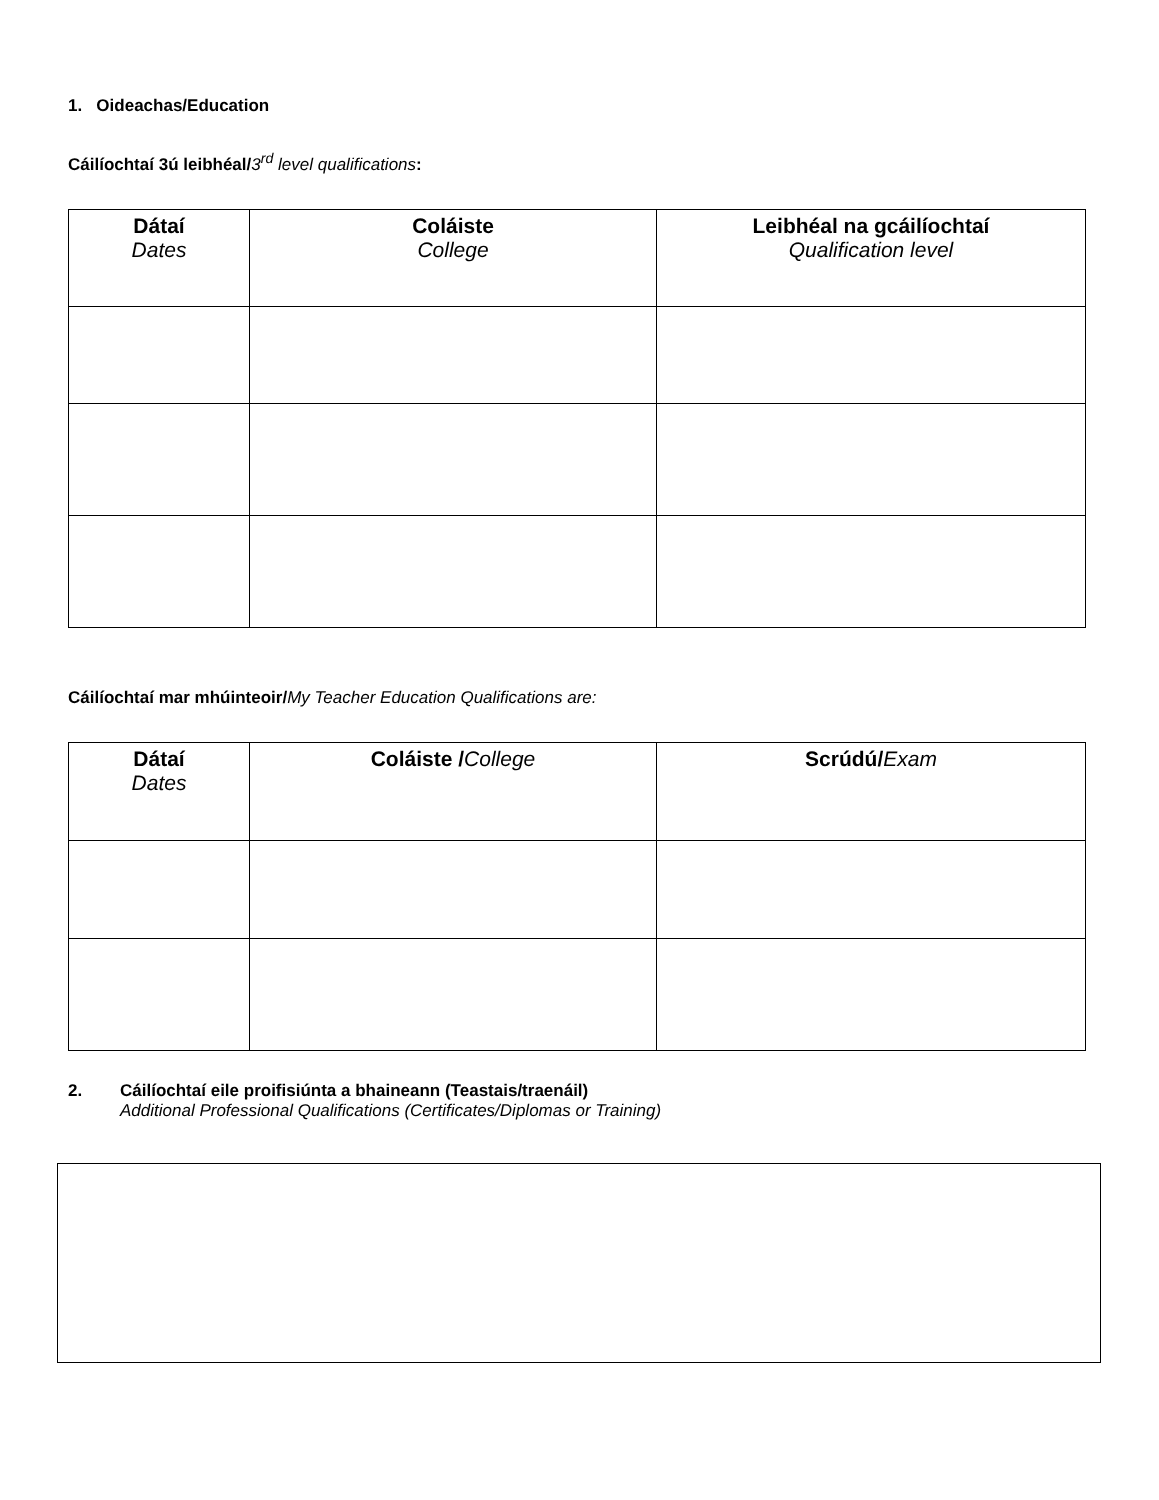1. Oideachas/Education
Cáilíochtaí 3ú leibhéal/3<sup>rd</sup> level qualifications:
| Dátaí Dates | Coláiste College | Leibhéal na gcáilíochtaí Qualification level |
| --- | --- | --- |
Cáilíochtaí mar mhúinteoir/My Teacher Education Qualifications are:
| Dátaí Dates | Coláiste / College | Scrúdú/ Exam |
| --- | --- | --- |
2. Cáilíochtaí eile proifisiúnta a bhaineann (Teastais/traenáil)
Additional Professional Qualifications (Certificates/Diplomas or Training)